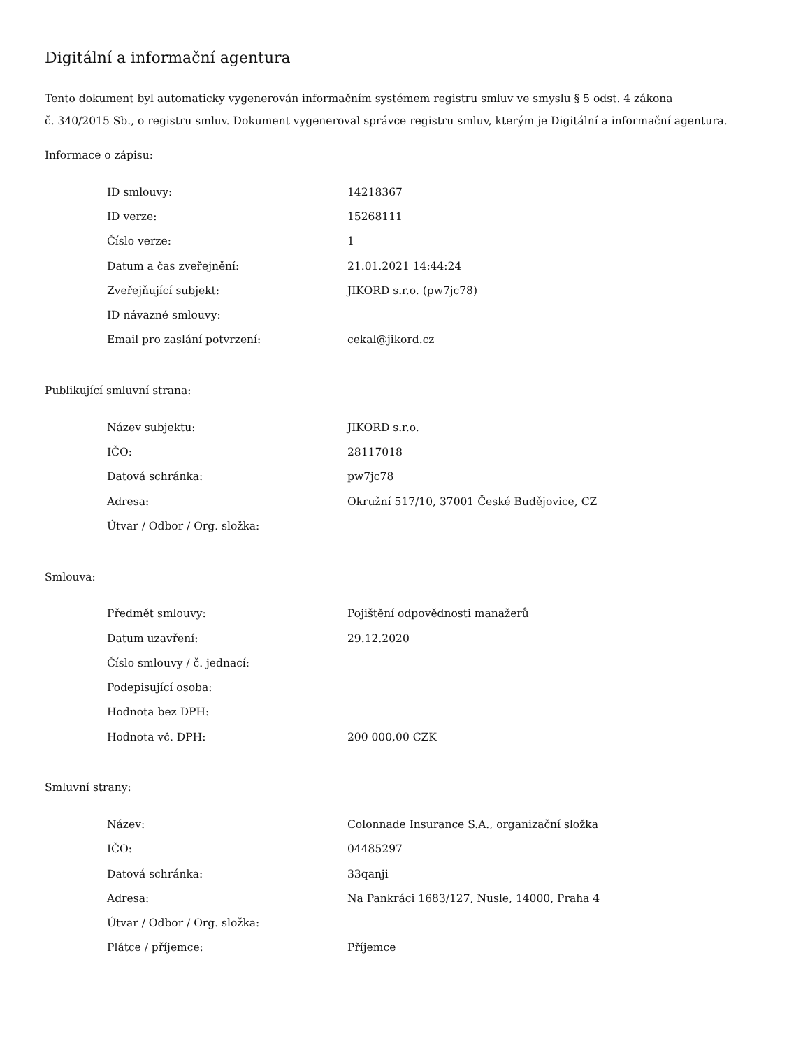Digitální a informační agentura
Tento dokument byl automaticky vygenerován informačním systémem registru smluv ve smyslu § 5 odst. 4 zákona
č. 340/2015 Sb., o registru smluv. Dokument vygeneroval správce registru smluv, kterým je Digitální a informační agentura.
Informace o zápisu:
| ID smlouvy: | 14218367 |
| ID verze: | 15268111 |
| Číslo verze: | 1 |
| Datum a čas zveřejnění: | 21.01.2021 14:44:24 |
| Zveřejňující subjekt: | JIKORD s.r.o. (pw7jc78) |
| ID návazné smlouvy: | |
| Email pro zaslání potvrzení: | cekal@jikord.cz |
Publikující smluvní strana:
| Název subjektu: | JIKORD s.r.o. |
| IČO: | 28117018 |
| Datová schránka: | pw7jc78 |
| Adresa: | Okružní 517/10, 37001 České Budějovice, CZ |
| Útvar / Odbor / Org. složka: | |
Smlouva:
| Předmět smlouvy: | Pojištění odpovědnosti manažerů |
| Datum uzavření: | 29.12.2020 |
| Číslo smlouvy / č. jednací: | |
| Podepisující osoba: | |
| Hodnota bez DPH: | |
| Hodnota vč. DPH: | 200 000,00 CZK |
Smluvní strany:
| Název: | Colonnade Insurance S.A., organizační složka |
| IČO: | 04485297 |
| Datová schránka: | 33qanji |
| Adresa: | Na Pankráci 1683/127, Nusle, 14000, Praha 4 |
| Útvar / Odbor / Org. složka: | |
| Plátce / příjemce: | Příjemce |